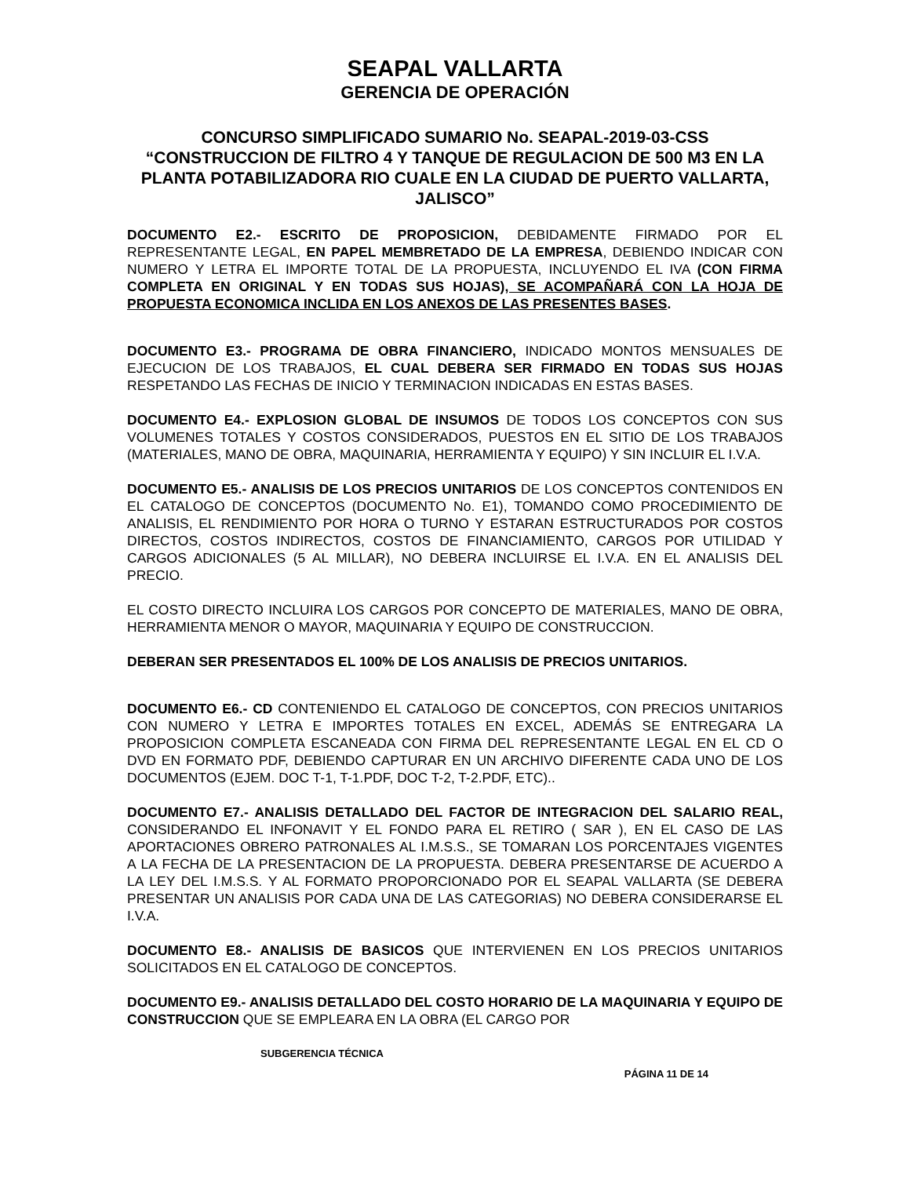SEAPAL VALLARTA
GERENCIA DE OPERACIÓN
CONCURSO SIMPLIFICADO SUMARIO No. SEAPAL-2019-03-CSS
“CONSTRUCCION DE FILTRO 4 Y TANQUE DE REGULACION DE 500 M3 EN LA PLANTA POTABILIZADORA RIO CUALE EN LA CIUDAD DE PUERTO VALLARTA, JALISCO”
DOCUMENTO E2.- ESCRITO DE PROPOSICION, DEBIDAMENTE FIRMADO POR EL REPRESENTANTE LEGAL, EN PAPEL MEMBRETADO DE LA EMPRESA, DEBIENDO INDICAR CON NUMERO Y LETRA EL IMPORTE TOTAL DE LA PROPUESTA, INCLUYENDO EL IVA (CON FIRMA COMPLETA EN ORIGINAL Y EN TODAS SUS HOJAS), SE ACOMPAÑARÁ CON LA HOJA DE PROPUESTA ECONOMICA INCLIDA EN LOS ANEXOS DE LAS PRESENTES BASES.
DOCUMENTO E3.- PROGRAMA DE OBRA FINANCIERO, INDICADO MONTOS MENSUALES DE EJECUCION DE LOS TRABAJOS, EL CUAL DEBERA SER FIRMADO EN TODAS SUS HOJAS RESPETANDO LAS FECHAS DE INICIO Y TERMINACION INDICADAS EN ESTAS BASES.
DOCUMENTO E4.- EXPLOSION GLOBAL DE INSUMOS DE TODOS LOS CONCEPTOS CON SUS VOLUMENES TOTALES Y COSTOS CONSIDERADOS, PUESTOS EN EL SITIO DE LOS TRABAJOS (MATERIALES, MANO DE OBRA, MAQUINARIA, HERRAMIENTA Y EQUIPO) Y SIN INCLUIR EL I.V.A.
DOCUMENTO E5.- ANALISIS DE LOS PRECIOS UNITARIOS DE LOS CONCEPTOS CONTENIDOS EN EL CATALOGO DE CONCEPTOS (DOCUMENTO No. E1), TOMANDO COMO PROCEDIMIENTO DE ANALISIS, EL RENDIMIENTO POR HORA O TURNO Y ESTARAN ESTRUCTURADOS POR COSTOS DIRECTOS, COSTOS INDIRECTOS, COSTOS DE FINANCIAMIENTO, CARGOS POR UTILIDAD Y CARGOS ADICIONALES (5 AL MILLAR), NO DEBERA INCLUIRSE EL I.V.A. EN EL ANALISIS DEL PRECIO.
EL COSTO DIRECTO INCLUIRA LOS CARGOS POR CONCEPTO DE MATERIALES, MANO DE OBRA, HERRAMIENTA MENOR O MAYOR, MAQUINARIA Y EQUIPO DE CONSTRUCCION.
DEBERAN SER PRESENTADOS EL 100% DE LOS ANALISIS DE PRECIOS UNITARIOS.
DOCUMENTO E6.- CD CONTENIENDO EL CATALOGO DE CONCEPTOS, CON PRECIOS UNITARIOS CON NUMERO Y LETRA E IMPORTES TOTALES EN EXCEL, ADEMÁS SE ENTREGARA LA PROPOSICION COMPLETA ESCANEADA CON FIRMA DEL REPRESENTANTE LEGAL EN EL CD O DVD EN FORMATO PDF, DEBIENDO CAPTURAR EN UN ARCHIVO DIFERENTE CADA UNO DE LOS DOCUMENTOS (EJEM. DOC T-1, T-1.PDF, DOC T-2, T-2.PDF, ETC)..
DOCUMENTO E7.- ANALISIS DETALLADO DEL FACTOR DE INTEGRACION DEL SALARIO REAL, CONSIDERANDO EL INFONAVIT Y EL FONDO PARA EL RETIRO ( SAR ), EN EL CASO DE LAS APORTACIONES OBRERO PATRONALES AL I.M.S.S., SE TOMARAN LOS PORCENTAJES VIGENTES A LA FECHA DE LA PRESENTACION DE LA PROPUESTA. DEBERA PRESENTARSE DE ACUERDO A LA LEY DEL I.M.S.S. Y AL FORMATO PROPORCIONADO POR EL SEAPAL VALLARTA (SE DEBERA PRESENTAR UN ANALISIS POR CADA UNA DE LAS CATEGORIAS) NO DEBERA CONSIDERARSE EL I.V.A.
DOCUMENTO E8.- ANALISIS DE BASICOS QUE INTERVIENEN EN LOS PRECIOS UNITARIOS SOLICITADOS EN EL CATALOGO DE CONCEPTOS.
DOCUMENTO E9.- ANALISIS DETALLADO DEL COSTO HORARIO DE LA MAQUINARIA Y EQUIPO DE CONSTRUCCION QUE SE EMPLEARA EN LA OBRA (EL CARGO POR
SUBGERENCIA TÉCNICA
PÁGINA 11 DE 14